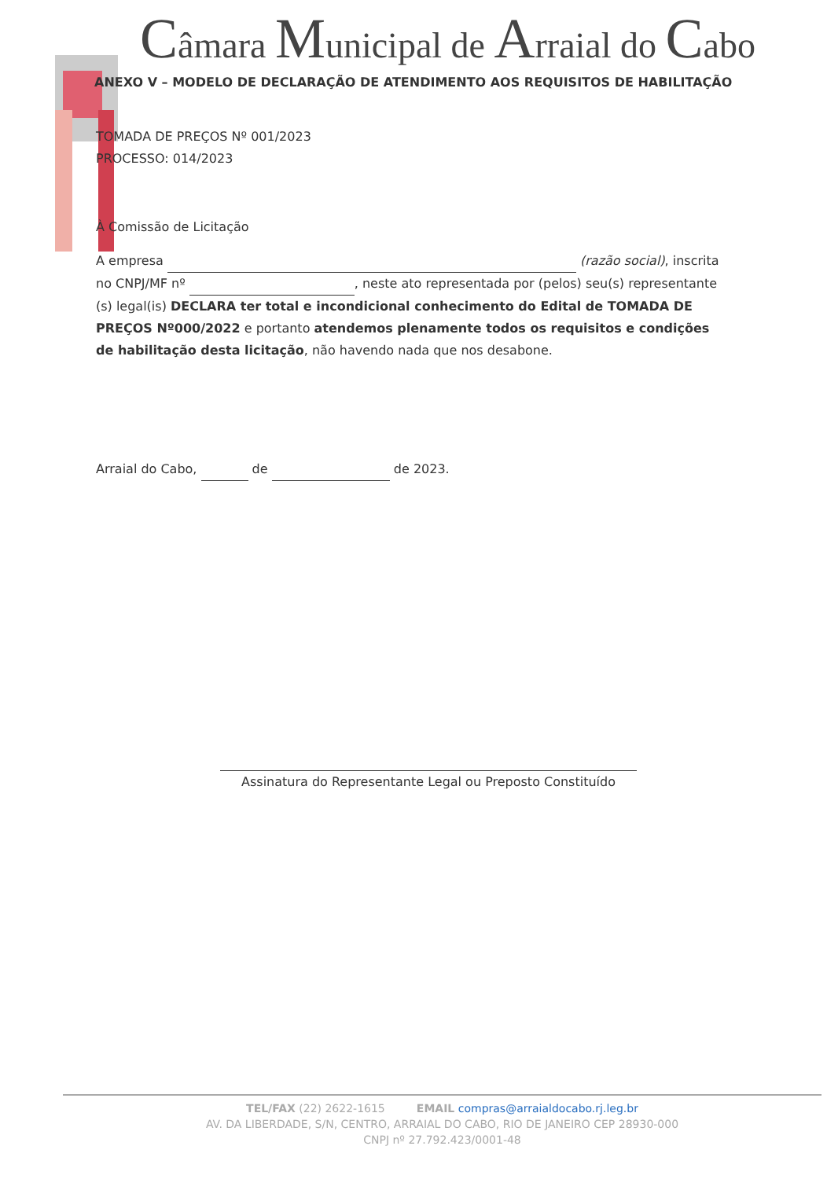Câmara Municipal de Arraial do Cabo
ANEXO V – MODELO DE DECLARAÇÃO DE ATENDIMENTO AOS REQUISITOS DE HABILITAÇÃO
TOMADA DE PREÇOS Nº 001/2023
PROCESSO: 014/2023
À Comissão de Licitação
A empresa (razão social), inscrita no CNPJ/MF nº , neste ato representada por (pelos) seu(s) representante (s) legal(is) DECLARA ter total e incondicional conhecimento do Edital de TOMADA DE PREÇOS Nº000/2022 e portanto atendemos plenamente todos os requisitos e condições de habilitação desta licitação, não havendo nada que nos desabone.
Arraial do Cabo, de de 2023.
Assinatura do Representante Legal ou Preposto Constituído
TEL/FAX (22) 2622-1615 EMAIL compras@arraialdocabo.rj.leg.br
AV. DA LIBERDADE, S/N, CENTRO, ARRAIAL DO CABO, RIO DE JANEIRO CEP 28930-000
CNPJ nº 27.792.423/0001-48